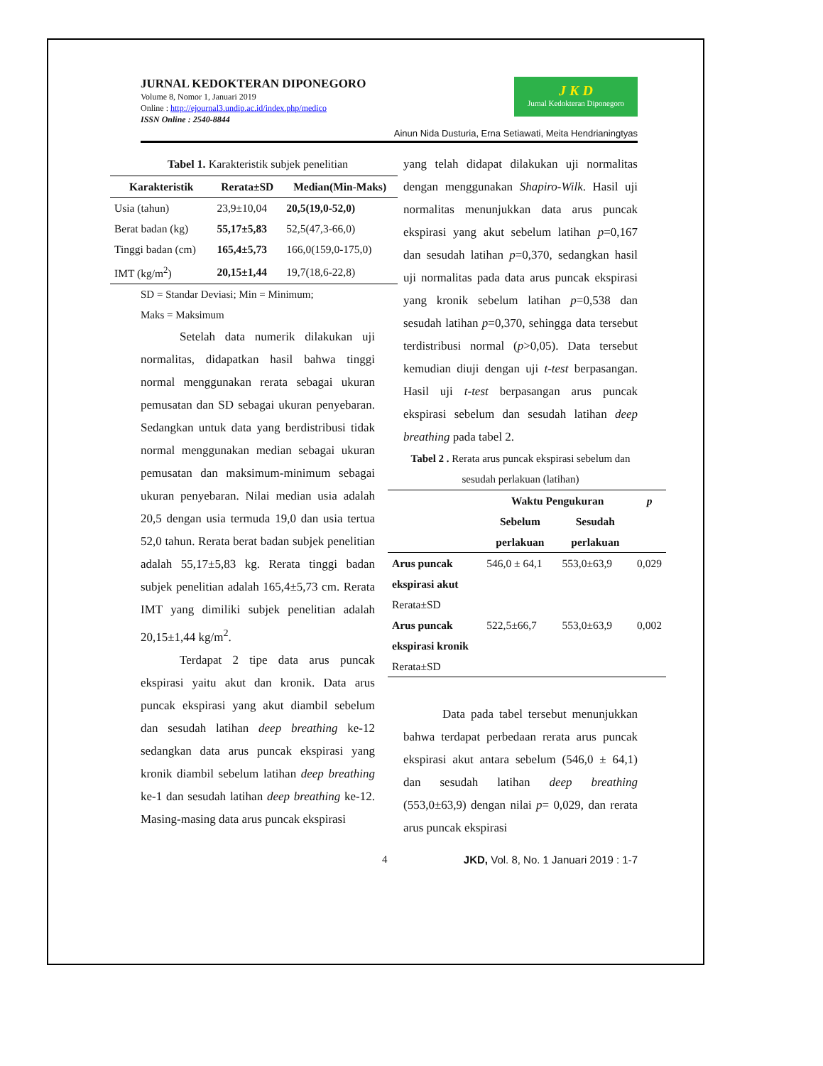JURNAL KEDOKTERAN DIPONEGORO
Volume 8, Nomor 1, Januari 2019
Online : http://ejournal3.undip.ac.id/index.php/medico
ISSN Online : 2540-8844
J K D
Jurnal Kedokteran Diponegoro
Ainun Nida Dusturia, Erna Setiawati, Meita Hendrianingtyas
Tabel 1. Karakteristik subjek penelitian
| Karakteristik | Rerata±SD | Median(Min-Maks) |
| --- | --- | --- |
| Usia (tahun) | 23,9±10,04 | 20,5(19,0-52,0) |
| Berat badan (kg) | 55,17±5,83 | 52,5(47,3-66,0) |
| Tinggi badan (cm) | 165,4±5,73 | 166,0(159,0-175,0) |
| IMT (kg/m<sup>2</sup>) | 20,15±1,44 | 19,7(18,6-22,8) |
SD = Standar Deviasi; Min = Minimum;
Maks = Maksimum
Setelah data numerik dilakukan uji normalitas, didapatkan hasil bahwa tinggi normal menggunakan rerata sebagai ukuran pemusatan dan SD sebagai ukuran penyebaran. Sedangkan untuk data yang berdistribusi tidak normal menggunakan median sebagai ukuran pemusatan dan maksimum-minimum sebagai ukuran penyebaran. Nilai median usia adalah 20,5 dengan usia termuda 19,0 dan usia tertua 52,0 tahun. Rerata berat badan subjek penelitian adalah 55,17±5,83 kg. Rerata tinggi badan subjek penelitian adalah 165,4±5,73 cm. Rerata IMT yang dimiliki subjek penelitian adalah 20,15±1,44 kg/m<sup>2</sup>.
Terdapat 2 tipe data arus puncak ekspirasi yaitu akut dan kronik. Data arus puncak ekspirasi yang akut diambil sebelum dan sesudah latihan deep breathing ke-12 sedangkan data arus puncak ekspirasi yang kronik diambil sebelum latihan deep breathing ke-1 dan sesudah latihan deep breathing ke-12. Masing-masing data arus puncak ekspirasi
yang telah didapat dilakukan uji normalitas dengan menggunakan Shapiro-Wilk. Hasil uji normalitas menunjukkan data arus puncak ekspirasi yang akut sebelum latihan p=0,167 dan sesudah latihan p=0,370, sedangkan hasil uji normalitas pada data arus puncak ekspirasi yang kronik sebelum latihan p=0,538 dan sesudah latihan p=0,370, sehingga data tersebut terdistribusi normal (p>0,05). Data tersebut kemudian diuji dengan uji t-test berpasangan. Hasil uji t-test berpasangan arus puncak ekspirasi sebelum dan sesudah latihan deep breathing pada tabel 2.
Tabel 2 . Rerata arus puncak ekspirasi sebelum dan sesudah perlakuan (latihan)
| | Waktu Pengukuran | | p |
| --- | --- | --- | --- |
| | Sebelum perlakuan | Sesudah perlakuan | |
| Arus puncak ekspirasi akut Rerata±SD | 546,0 ± 64,1 | 553,0±63,9 | 0,029 |
| Arus puncak ekspirasi kronik Rerata±SD | 522,5±66,7 | 553,0±63,9 | 0,002 |
Data pada tabel tersebut menunjukkan bahwa terdapat perbedaan rerata arus puncak ekspirasi akut antara sebelum (546,0 ± 64,1) dan sesudah latihan deep breathing (553,0±63,9) dengan nilai p= 0,029, dan rerata arus puncak ekspirasi
4 JKD, Vol. 8, No. 1 Januari 2019 : 1-7